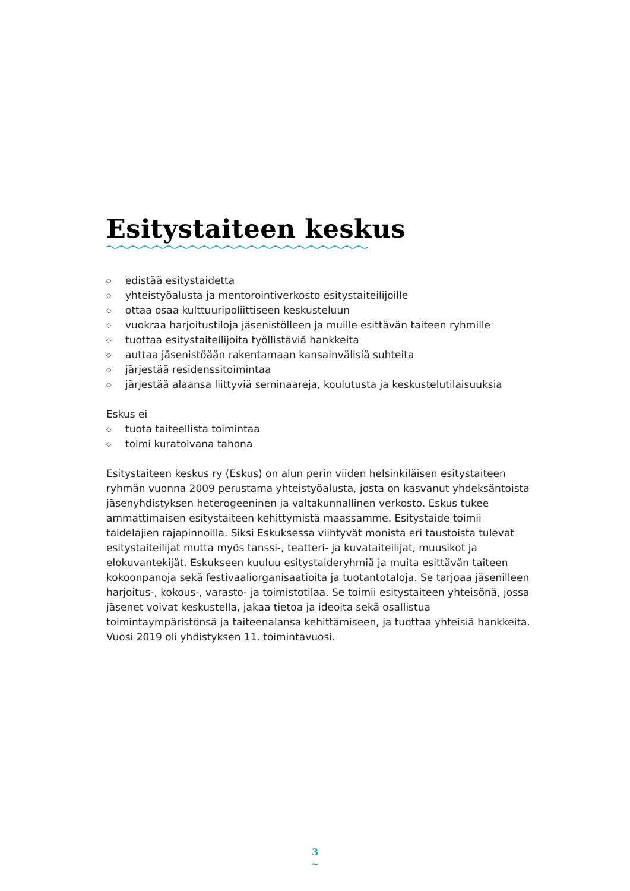Esitystaiteen keskus
◇ edistää esitystaidetta
◇ yhteistyöalusta ja mentorointiverkosto esitystaiteilijoille
◇ ottaa osaa kulttuuripoliittiseen keskusteluun
◇ vuokraa harjoitustiloja jäsenistölleen ja muille esittävän taiteen ryhmille
◇ tuottaa esitystaiteilijoita työllistäviä hankkeita
◇ auttaa jäsenistöään rakentamaan kansainvälisiä suhteita
◇ järjestää residenssitoimintaa
◇ järjestää alaansa liittyviä seminaareja, koulutusta ja keskustelutilaisuuksia
Eskus ei
◇ tuota taiteellista toimintaa
◇ toimi kuratoivana tahona
Esitystaiteen keskus ry (Eskus) on alun perin viiden helsinkiläisen esitystaiteen ryhmän vuonna 2009 perustama yhteistyöalusta, josta on kasvanut yhdek­säntoista jäsenyhdistyksen heterogeeninen ja valtakunnallinen verkosto. Eskus tukee ammattimaisen esitystaiteen kehittymistä maassamme. Esitystaide toimii taidelajien rajapinnoilla. Siksi Eskuksessa viihtyvät monista eri taustoista tulevat esitystaiteilijat mutta myös tanssi-, teatteri- ja kuvataiteilijat, muusikot ja elokuvantekijät. Eskukseen kuuluu esitystaideryhmiä ja muita esittävän tai­teen kokoonpanoja sekä festivaaliorganisaatioita ja tuotantotaloja. Se tarjoaa jäsenilleen harjoitus-, kokous-, varasto- ja toimistotilaa. Se toimii esitystaiteen yhteisönä, jossa jäsenet voivat keskustella, jakaa tietoa ja ideoita sekä osallistua toimintaympäristönsä ja taiteenalansa kehittämiseen, ja tuottaa yhteisiä hank­keita. Vuosi 2019 oli yhdistyksen 11. toimintavuosi.
3
~